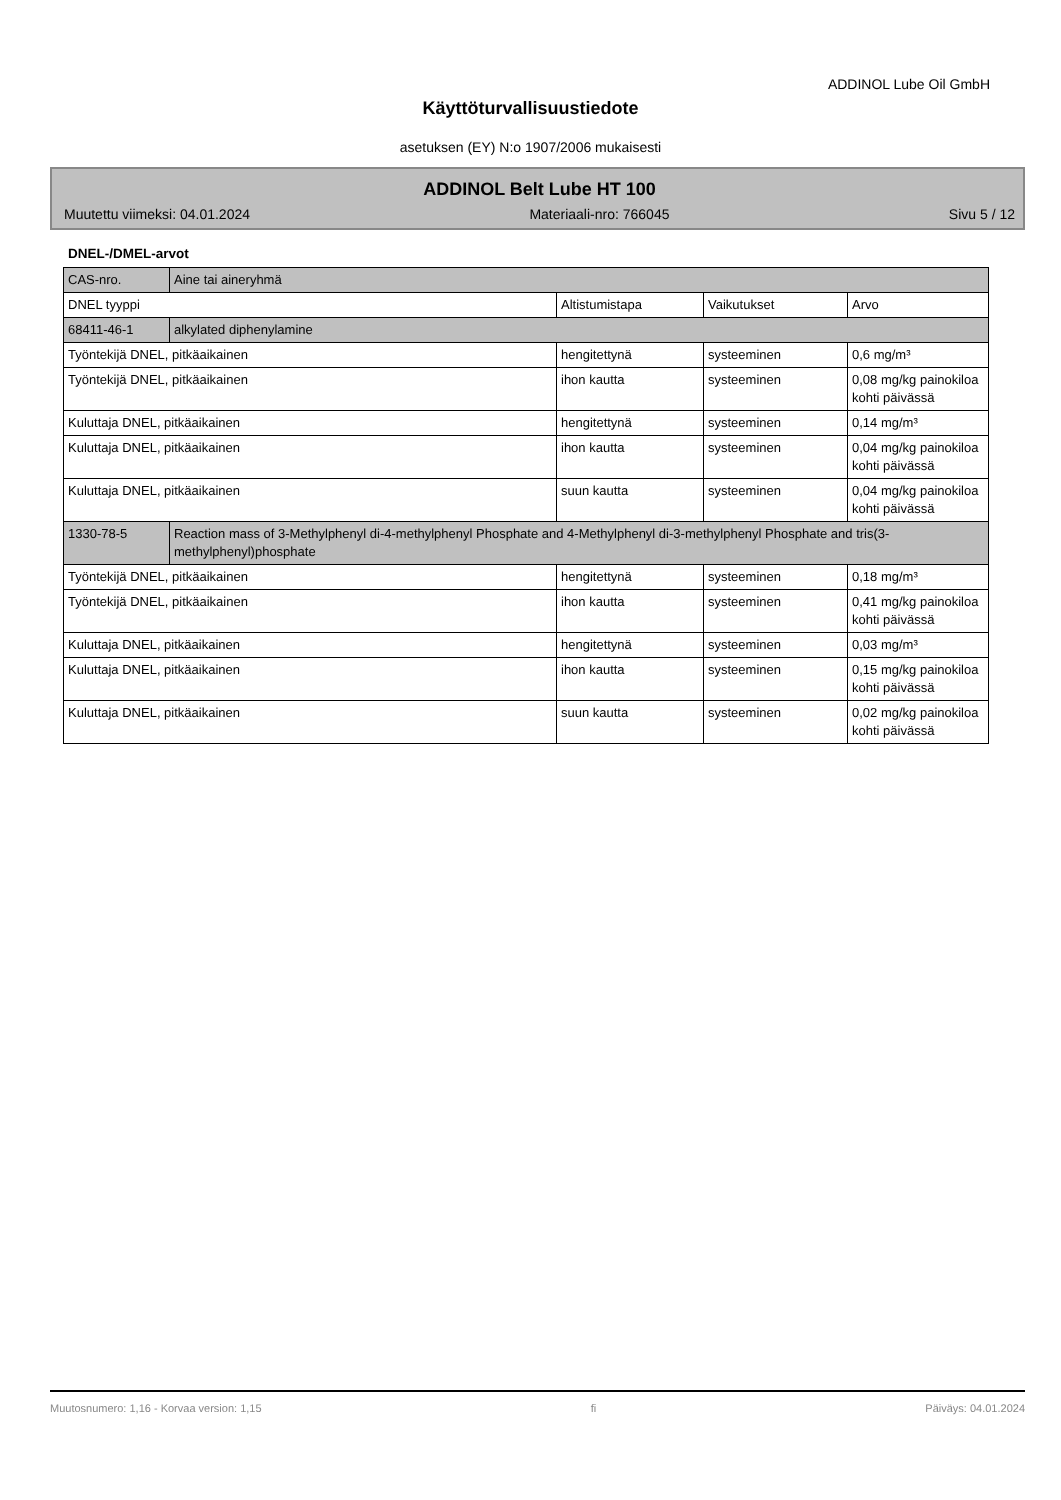ADDINOL Lube Oil GmbH
Käyttöturvallisuustiedote
asetuksen (EY) N:o 1907/2006 mukaisesti
ADDINOL Belt Lube HT 100
Muutettu viimeksi: 04.01.2024 Materiaali-nro: 766045 Sivu 5 / 12
DNEL-/DMEL-arvot
| CAS-nro. | Aine tai aineryhmä | | | |
| DNEL tyyppi | | Altistumistapa | Vaikutukset | Arvo |
| 68411-46-1 | alkylated diphenylamine | | | |
| Työntekijä DNEL, pitkäaikainen | | hengitettynä | systeeminen | 0,6 mg/m³ |
| Työntekijä DNEL, pitkäaikainen | | ihon kautta | systeeminen | 0,08 mg/kg painokiloa kohti päivässä |
| Kuluttaja DNEL, pitkäaikainen | | hengitettynä | systeeminen | 0,14 mg/m³ |
| Kuluttaja DNEL, pitkäaikainen | | ihon kautta | systeeminen | 0,04 mg/kg painokiloa kohti päivässä |
| Kuluttaja DNEL, pitkäaikainen | | suun kautta | systeeminen | 0,04 mg/kg painokiloa kohti päivässä |
| 1330-78-5 | Reaction mass of 3-Methylphenyl di-4-methylphenyl Phosphate and 4-Methylphenyl di-3-methylphenyl Phosphate and tris(3-methylphenyl)phosphate | | | |
| Työntekijä DNEL, pitkäaikainen | | hengitettynä | systeeminen | 0,18 mg/m³ |
| Työntekijä DNEL, pitkäaikainen | | ihon kautta | systeeminen | 0,41 mg/kg painokiloa kohti päivässä |
| Kuluttaja DNEL, pitkäaikainen | | hengitettynä | systeeminen | 0,03 mg/m³ |
| Kuluttaja DNEL, pitkäaikainen | | ihon kautta | systeeminen | 0,15 mg/kg painokiloa kohti päivässä |
| Kuluttaja DNEL, pitkäaikainen | | suun kautta | systeeminen | 0,02 mg/kg painokiloa kohti päivässä |
Muutosnumero: 1,16 - Korvaa version: 1,15 fi Päiväys: 04.01.2024